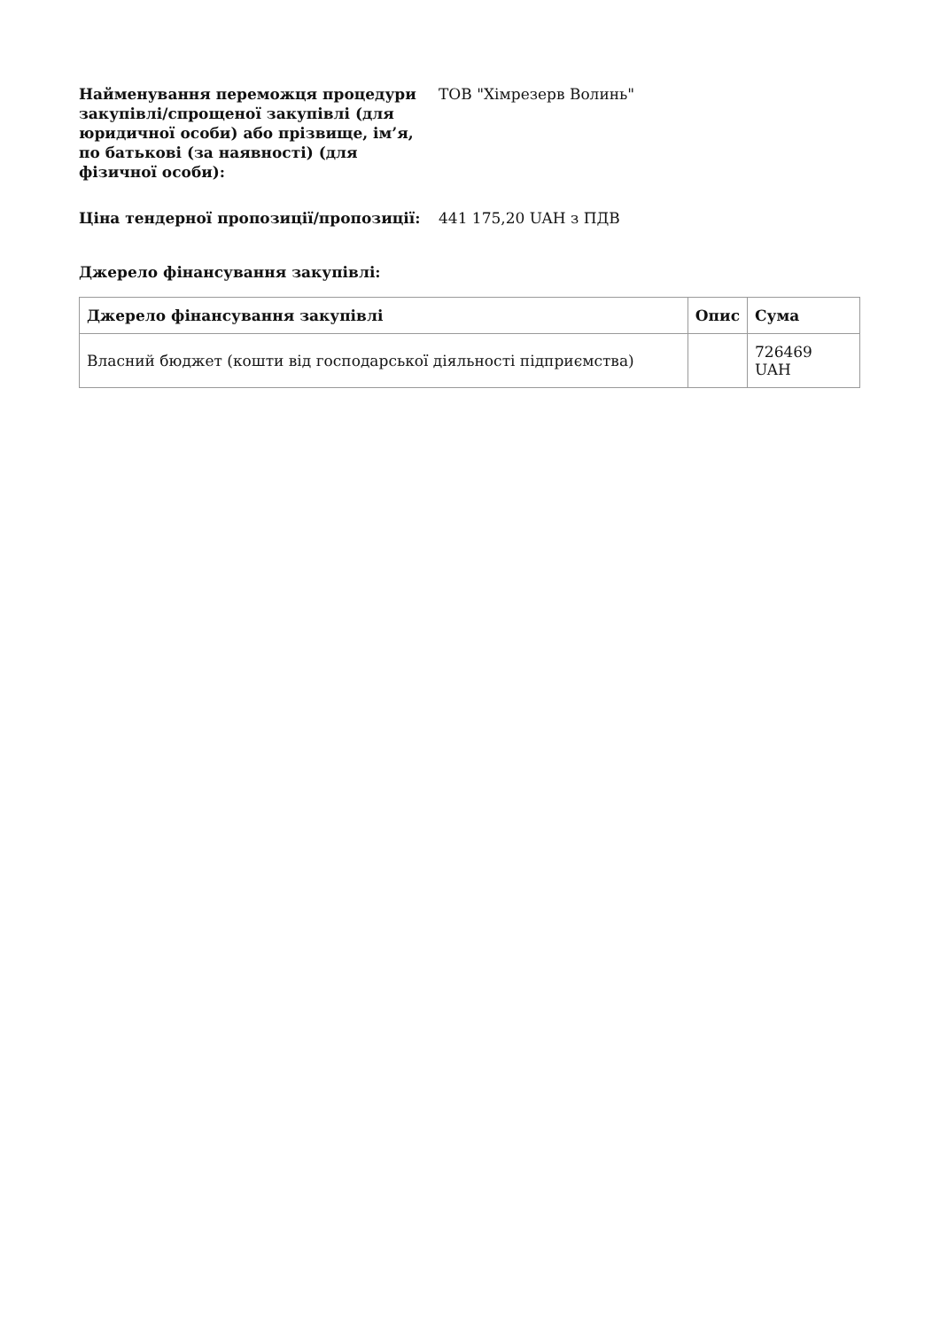Найменування переможця процедури закупівлі/спрощеної закупівлі (для юридичної особи) або прізвище, ім’я, по батькові (за наявності) (для фізичної особи):
ТОВ "Хімрезерв Волинь"
Ціна тендерної пропозиції/пропозиції: 441 175,20 UAH з ПДВ
Джерело фінансування закупівлі:
| Джерело фінансування закупівлі | Опис | Сума |
| --- | --- | --- |
| Власний бюджет (кошти від господарської діяльності підприємства) | | 726469 UAH |